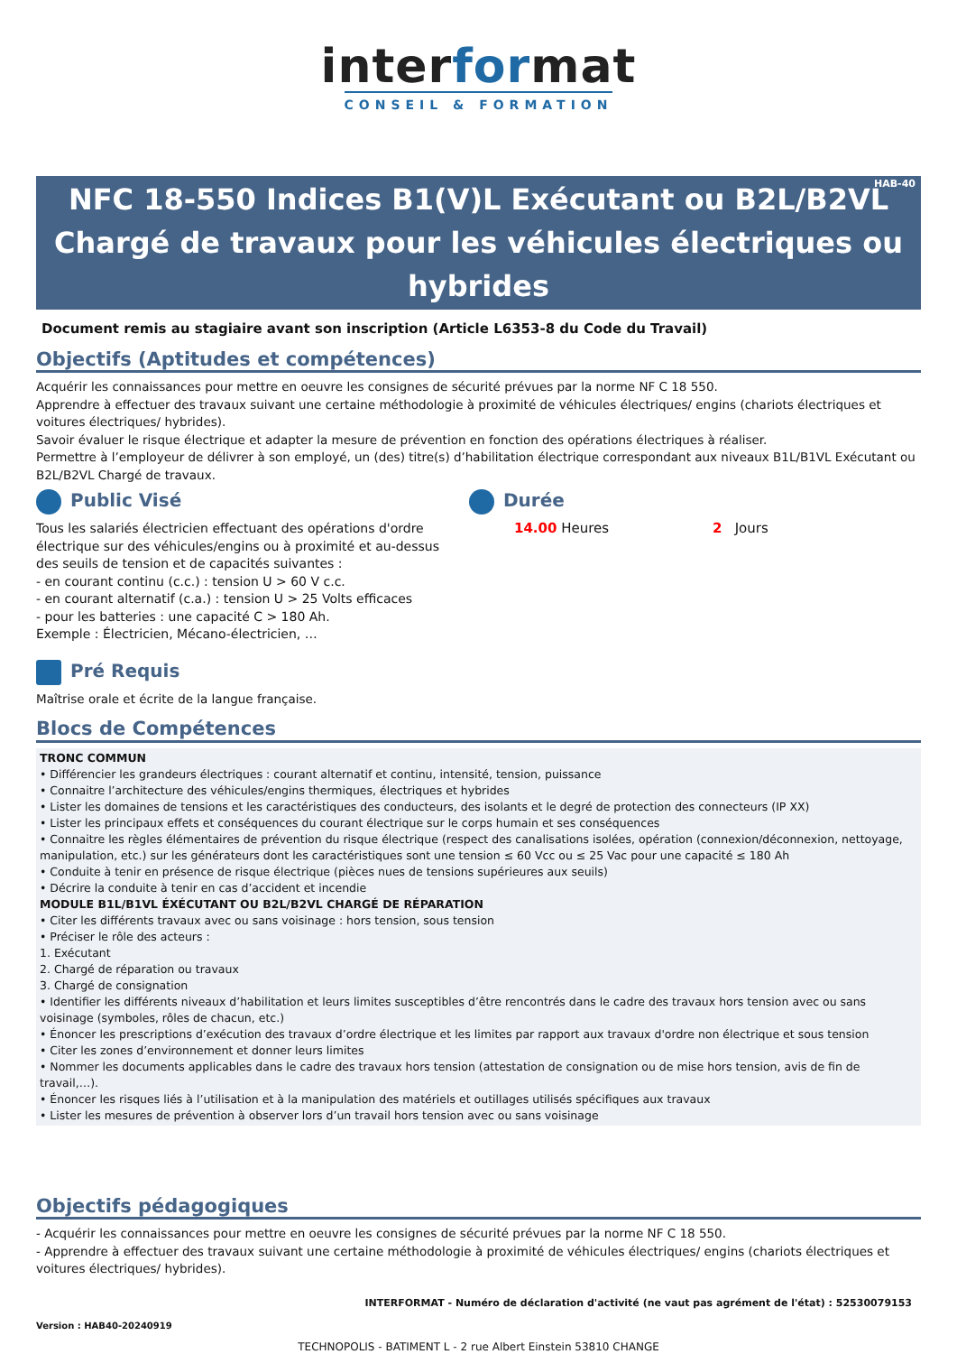interformat
CONSEIL & FORMATION
HAB-40 NFC 18-550 Indices B1(V)L Exécutant ou B2L/B2VL Chargé de travaux pour les véhicules électriques ou hybrides
Document remis au stagiaire avant son inscription (Article L6353-8 du Code du Travail)
Objectifs (Aptitudes et compétences)
Acquérir les connaissances pour mettre en oeuvre les consignes de sécurité prévues par la norme NF C 18 550.
Apprendre à effectuer des travaux suivant une certaine méthodologie à proximité de véhicules électriques/ engins (chariots électriques et voitures électriques/ hybrides).
Savoir évaluer le risque électrique et adapter la mesure de prévention en fonction des opérations électriques à réaliser.
Permettre à l’employeur de délivrer à son employé, un (des) titre(s) d’habilitation électrique correspondant aux niveaux B1L/B1VL Exécutant ou B2L/B2VL Chargé de travaux.
Public Visé
Tous les salariés électricien effectuant des opérations d'ordre électrique sur des véhicules/engins ou à proximité et au-dessus des seuils de tension et de capacités suivantes :
- en courant continu (c.c.) : tension U > 60 V c.c.
- en courant alternatif (c.a.) : tension U > 25 Volts efficaces
- pour les batteries : une capacité C > 180 Ah.
Exemple : Électricien, Mécano-électricien, …
Durée
14.00 Heures 2 Jours
Pré Requis
Maîtrise orale et écrite de la langue française.
Blocs de Compétences
TRONC COMMUN
• Différencier les grandeurs électriques : courant alternatif et continu, intensité, tension, puissance
• Connaitre l’architecture des véhicules/engins thermiques, électriques et hybrides
• Lister les domaines de tensions et les caractéristiques des conducteurs, des isolants et le degré de protection des connecteurs (IP XX)
• Lister les principaux effets et conséquences du courant électrique sur le corps humain et ses conséquences
• Connaitre les règles élémentaires de prévention du risque électrique (respect des canalisations isolées, opération (connexion/déconnexion, nettoyage, manipulation, etc.) sur les générateurs dont les caractéristiques sont une tension ≤ 60 Vcc ou ≤ 25 Vac pour une capacité ≤ 180 Ah
• Conduite à tenir en présence de risque électrique (pièces nues de tensions supérieures aux seuils)
• Décrire la conduite à tenir en cas d’accident et incendie
MODULE B1L/B1VL ÉXÉCUTANT OU B2L/B2VL CHARGÉ DE RÉPARATION
• Citer les différents travaux avec ou sans voisinage : hors tension, sous tension
• Préciser le rôle des acteurs :
1. Exécutant
2. Chargé de réparation ou travaux
3. Chargé de consignation
• Identifier les différents niveaux d’habilitation et leurs limites susceptibles d’être rencontrés dans le cadre des travaux hors tension avec ou sans voisinage (symboles, rôles de chacun, etc.)
• Énoncer les prescriptions d’exécution des travaux d’ordre électrique et les limites par rapport aux travaux d'ordre non électrique et sous tension
• Citer les zones d’environnement et donner leurs limites
• Nommer les documents applicables dans le cadre des travaux hors tension (attestation de consignation ou de mise hors tension, avis de fin de travail,…).
• Énoncer les risques liés à l’utilisation et à la manipulation des matériels et outillages utilisés spécifiques aux travaux
• Lister les mesures de prévention à observer lors d’un travail hors tension avec ou sans voisinage
Objectifs pédagogiques
- Acquérir les connaissances pour mettre en oeuvre les consignes de sécurité prévues par la norme NF C 18 550.
- Apprendre à effectuer des travaux suivant une certaine méthodologie à proximité de véhicules électriques/ engins (chariots électriques et voitures électriques/ hybrides).
INTERFORMAT - Numéro de déclaration d'activité (ne vaut pas agrément de l'état) : 52530079153
Version : HAB40-20240919
TECHNOPOLIS - BATIMENT L - 2 rue Albert Einstein 53810 CHANGE